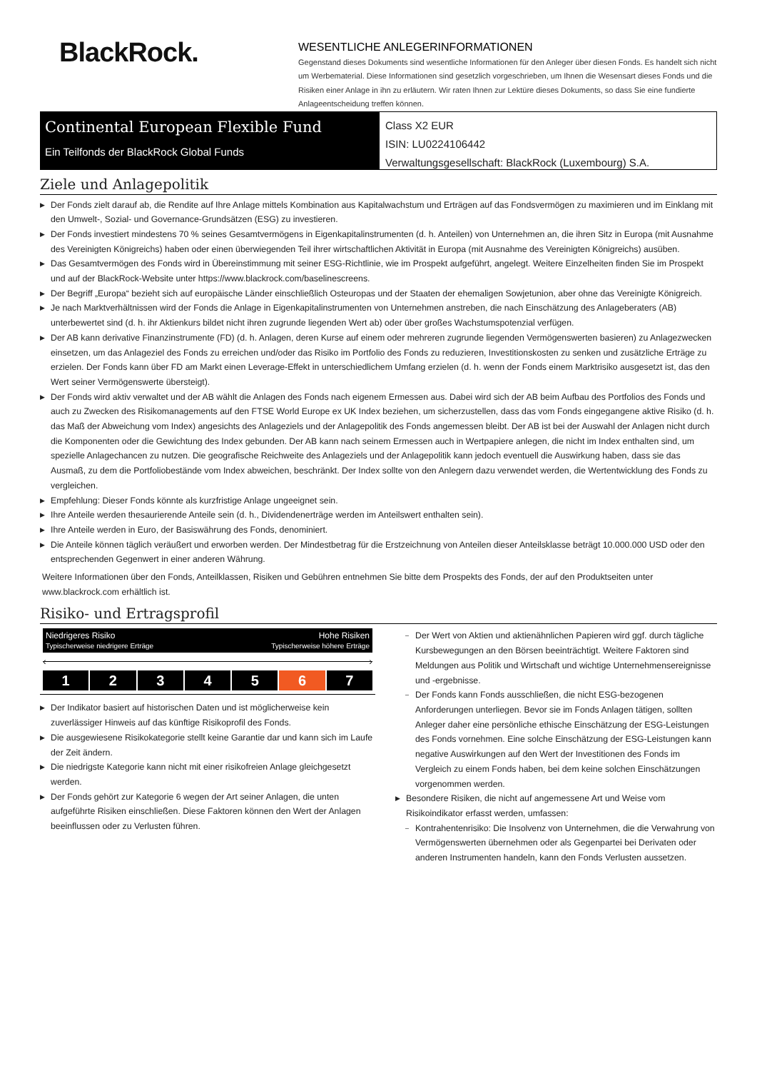BlackRock.
WESENTLICHE ANLEGERINFORMATIONEN
Gegenstand dieses Dokuments sind wesentliche Informationen für den Anleger über diesen Fonds. Es handelt sich nicht um Werbematerial. Diese Informationen sind gesetzlich vorgeschrieben, um Ihnen die Wesensart dieses Fonds und die Risiken einer Anlage in ihn zu erläutern. Wir raten Ihnen zur Lektüre dieses Dokuments, so dass Sie eine fundierte Anlageentscheidung treffen können.
Continental European Flexible Fund
Ein Teilfonds der BlackRock Global Funds
Class X2 EUR
ISIN: LU0224106442
Verwaltungsgesellschaft: BlackRock (Luxembourg) S.A.
Ziele und Anlagepolitik
▶ Der Fonds zielt darauf ab, die Rendite auf Ihre Anlage mittels Kombination aus Kapitalwachstum und Erträgen auf das Fondsvermögen zu maximieren und im Einklang mit den Umwelt-, Sozial- und Governance-Grundsätzen (ESG) zu investieren.
▶ Der Fonds investiert mindestens 70 % seines Gesamtvermögens in Eigenkapitalinstrumenten (d. h. Anteilen) von Unternehmen an, die ihren Sitz in Europa (mit Ausnahme des Vereinigten Königreichs) haben oder einen überwiegenden Teil ihrer wirtschaftlichen Aktivität in Europa (mit Ausnahme des Vereinigten Königreichs) ausüben.
▶ Das Gesamtvermögen des Fonds wird in Übereinstimmung mit seiner ESG-Richtlinie, wie im Prospekt aufgeführt, angelegt. Weitere Einzelheiten finden Sie im Prospekt und auf der BlackRock-Website unter https://www.blackrock.com/baselinescreens.
▶ Der Begriff „Europa“ bezieht sich auf europäische Länder einschließlich Osteuropas und der Staaten der ehemaligen Sowjetunion, aber ohne das Vereinigte Königreich.
▶ Je nach Marktverhältnissen wird der Fonds die Anlage in Eigenkapitalinstrumenten von Unternehmen anstreben, die nach Einschätzung des Anlageberaters (AB) unterbewertet sind (d. h. ihr Aktienkurs bildet nicht ihren zugrunde liegenden Wert ab) oder über großes Wachstumspotenzial verfügen.
▶ Der AB kann derivative Finanzinstrumente (FD) (d. h. Anlagen, deren Kurse auf einem oder mehreren zugrunde liegenden Vermögenswerten basieren) zu Anlagezwecken einsetzen, um das Anlageziel des Fonds zu erreichen und/oder das Risiko im Portfolio des Fonds zu reduzieren, Investitionskosten zu senken und zusätzliche Erträge zu erzielen. Der Fonds kann über FD am Markt einen Leverage-Effekt in unterschiedlichem Umfang erzielen (d. h. wenn der Fonds einem Marktrisiko ausgesetzt ist, das den Wert seiner Vermögenswerte übersteigt).
▶ Der Fonds wird aktiv verwaltet und der AB wählt die Anlagen des Fonds nach eigenem Ermessen aus. Dabei wird sich der AB beim Aufbau des Portfolios des Fonds und auch zu Zwecken des Risikomanagements auf den FTSE World Europe ex UK Index beziehen, um sicherzustellen, dass das vom Fonds eingegangene aktive Risiko (d. h. das Maß der Abweichung vom Index) angesichts des Anlageziels und der Anlagepolitik des Fonds angemessen bleibt. Der AB ist bei der Auswahl der Anlagen nicht durch die Komponenten oder die Gewichtung des Index gebunden. Der AB kann nach seinem Ermessen auch in Wertpapiere anlegen, die nicht im Index enthalten sind, um spezielle Anlagechancen zu nutzen. Die geografische Reichweite des Anlageziels und der Anlagepolitik kann jedoch eventuell die Auswirkung haben, dass sie das Ausmaß, zu dem die Portfoliobestände vom Index abweichen, beschränkt. Der Index sollte von den Anlegern dazu verwendet werden, die Wertentwicklung des Fonds zu vergleichen.
▶ Empfehlung: Dieser Fonds könnte als kurzfristige Anlage ungeeignet sein.
▶ Ihre Anteile werden thesaurierende Anteile sein (d. h., Dividendenerträge werden im Anteilswert enthalten sein).
▶ Ihre Anteile werden in Euro, der Basiswährung des Fonds, denominiert.
▶ Die Anteile können täglich veräußert und erworben werden. Der Mindestbetrag für die Erstzeichnung von Anteilen dieser Anteilsklasse beträgt 10.000.000 USD oder den entsprechenden Gegenwert in einer anderen Währung.
Weitere Informationen über den Fonds, Anteilklassen, Risiken und Gebühren entnehmen Sie bitte dem Prospekts des Fonds, der auf den Produktseiten unter www.blackrock.com erhältlich ist.
Risiko- und Ertragsprofil
Niedrigeres Risiko
Typischerweise niedrigere Erträge
Hohe Risiken
Typischerweise höhere Erträge
‹ ›
| 1 | 2 | 3 | 4 | 5 | 6 | 7 |
▶ Der Indikator basiert auf historischen Daten und ist möglicherweise kein zuverlässiger Hinweis auf das künftige Risikoprofil des Fonds.
▶ Die ausgewiesene Risikokategorie stellt keine Garantie dar und kann sich im Laufe der Zeit ändern.
▶ Die niedrigste Kategorie kann nicht mit einer risikofreien Anlage gleichgesetzt werden.
▶ Der Fonds gehört zur Kategorie 6 wegen der Art seiner Anlagen, die unten aufgeführte Risiken einschließen. Diese Faktoren können den Wert der Anlagen beeinflussen oder zu Verlusten führen.
– Der Wert von Aktien und aktienähnlichen Papieren wird ggf. durch tägliche Kursbewegungen an den Börsen beeinträchtigt. Weitere Faktoren sind Meldungen aus Politik und Wirtschaft und wichtige Unternehmensereignisse und -ergebnisse.
– Der Fonds kann Fonds ausschließen, die nicht ESG-bezogenen Anforderungen unterliegen. Bevor sie im Fonds Anlagen tätigen, sollten Anleger daher eine persönliche ethische Einschätzung der ESG-Leistungen des Fonds vornehmen. Eine solche Einschätzung der ESG-Leistungen kann negative Auswirkungen auf den Wert der Investitionen des Fonds im Vergleich zu einem Fonds haben, bei dem keine solchen Einschätzungen vorgenommen werden.
▶ Besondere Risiken, die nicht auf angemessene Art und Weise vom Risikoindikator erfasst werden, umfassen:
– Kontrahentenrisiko: Die Insolvenz von Unternehmen, die die Verwahrung von Vermögenswerten übernehmen oder als Gegenpartei bei Derivaten oder anderen Instrumenten handeln, kann den Fonds Verlusten aussetzen.